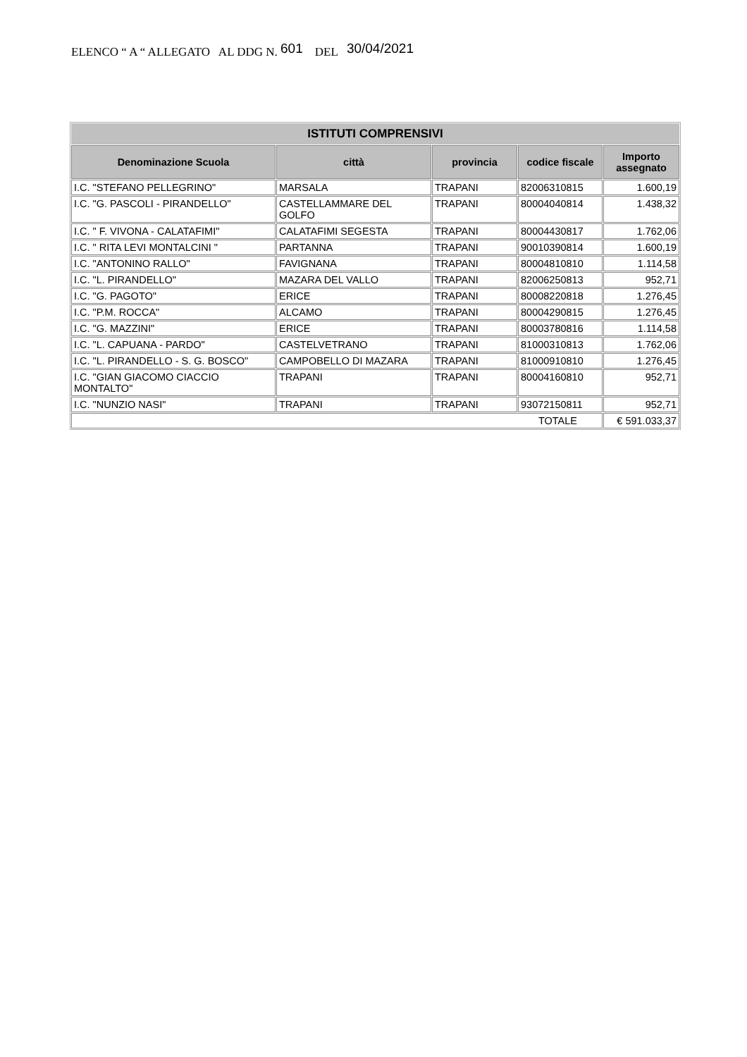ELENCO “ A “ ALLEGATO AL DDG N. 601 DEL 30/04/2021
| ISTITUTI COMPRENSIVI | | | | |
| --- | --- | --- | --- | --- |
| Denominazione Scuola | città | provincia | codice fiscale | Importo assegnato |
| I.C. "STEFANO PELLEGRINO" | MARSALA | TRAPANI | 82006310815 | 1.600,19 |
| I.C. "G. PASCOLI - PIRANDELLO" | CASTELLAMMARE DEL GOLFO | TRAPANI | 80004040814 | 1.438,32 |
| I.C. " F. VIVONA - CALATAFIMI" | CALATAFIMI SEGESTA | TRAPANI | 80004430817 | 1.762,06 |
| I.C. " RITA LEVI MONTALCINI " | PARTANNA | TRAPANI | 90010390814 | 1.600,19 |
| I.C. "ANTONINO RALLO" | FAVIGNANA | TRAPANI | 80004810810 | 1.114,58 |
| I.C. "L. PIRANDELLO" | MAZARA DEL VALLO | TRAPANI | 82006250813 | 952,71 |
| I.C. "G. PAGOTO" | ERICE | TRAPANI | 80008220818 | 1.276,45 |
| I.C. "P.M. ROCCA" | ALCAMO | TRAPANI | 80004290815 | 1.276,45 |
| I.C. "G. MAZZINI" | ERICE | TRAPANI | 80003780816 | 1.114,58 |
| I.C. "L. CAPUANA - PARDO" | CASTELVETRANO | TRAPANI | 81000310813 | 1.762,06 |
| I.C. "L. PIRANDELLO - S. G. BOSCO" | CAMPOBELLO DI MAZARA | TRAPANI | 81000910810 | 1.276,45 |
| I.C. "GIAN GIACOMO CIACCIO MONTALTO" | TRAPANI | TRAPANI | 80004160810 | 952,71 |
| I.C. "NUNZIO NASI" | TRAPANI | TRAPANI | 93072150811 | 952,71 |
| TOTALE | | | | € 591.033,37 |